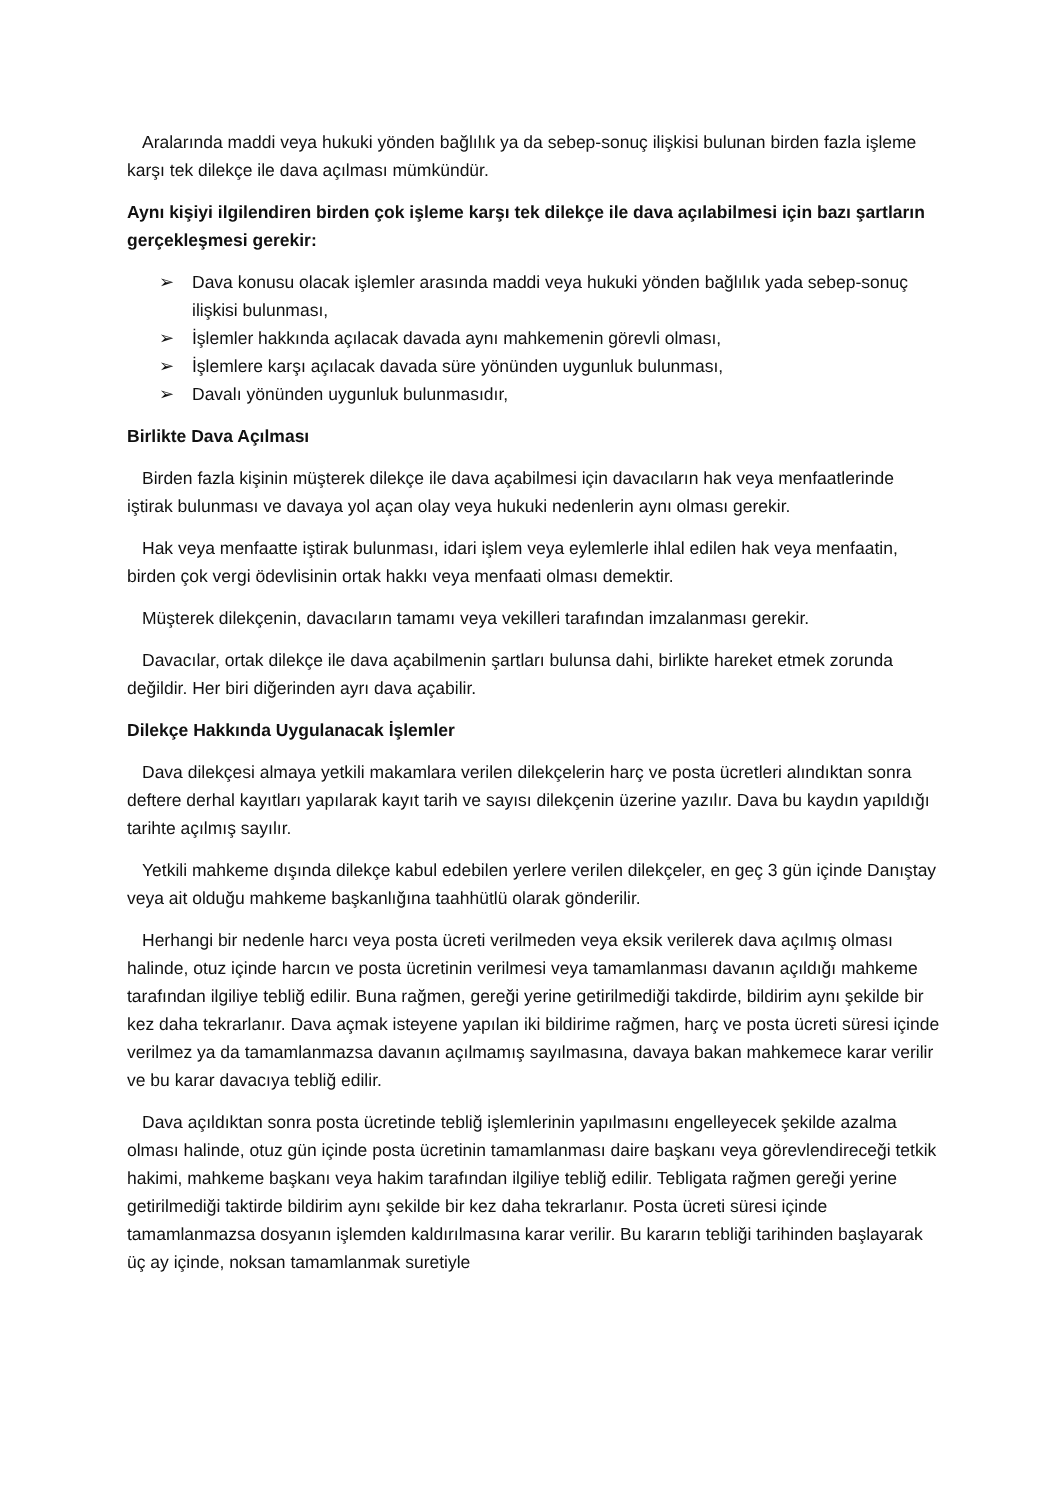Aralarında maddi veya hukuki yönden bağlılık ya da sebep-sonuç ilişkisi bulunan birden fazla işleme karşı tek dilekçe ile dava açılması mümkündür.
Aynı kişiyi ilgilendiren birden çok işleme karşı tek dilekçe ile dava açılabilmesi için bazı şartların gerçekleşmesi gerekir:
➢ Dava konusu olacak işlemler arasında maddi veya hukuki yönden bağlılık yada sebep-sonuç ilişkisi bulunması,
➢ İşlemler hakkında açılacak davada aynı mahkemenin görevli olması,
➢ İşlemlere karşı açılacak davada süre yönünden uygunluk bulunması,
➢ Davalı yönünden uygunluk bulunmasıdır,
Birlikte Dava Açılması
Birden fazla kişinin müşterek dilekçe ile dava açabilmesi için davacıların hak veya menfaatlerinde iştirak bulunması ve davaya yol açan olay veya hukuki nedenlerin aynı olması gerekir.
Hak veya menfaatte iştirak bulunması, idari işlem veya eylemlerle ihlal edilen hak veya menfaatin, birden çok vergi ödevlisinin ortak hakkı veya menfaati olması demektir.
Müşterek dilekçenin, davacıların tamamı veya vekilleri tarafından imzalanması gerekir.
Davacılar, ortak dilekçe ile dava açabilmenin şartları bulunsa dahi, birlikte hareket etmek zorunda değildir. Her biri diğerinden ayrı dava açabilir.
Dilekçe Hakkında Uygulanacak İşlemler
Dava dilekçesi almaya yetkili makamlara verilen dilekçelerin harç ve posta ücretleri alındıktan sonra deftere derhal kayıtları yapılarak kayıt tarih ve sayısı dilekçenin üzerine yazılır. Dava bu kaydın yapıldığı tarihte açılmış sayılır.
Yetkili mahkeme dışında dilekçe kabul edebilen yerlere verilen dilekçeler, en geç 3 gün içinde Danıştay veya ait olduğu mahkeme başkanlığına taahhütlü olarak gönderilir.
Herhangi bir nedenle harcı veya posta ücreti verilmeden veya eksik verilerek dava açılmış olması halinde, otuz içinde harcın ve posta ücretinin verilmesi veya tamamlanması davanın açıldığı mahkeme tarafından ilgiliye tebliğ edilir. Buna rağmen, gereği yerine getirilmediği takdirde, bildirim aynı şekilde bir kez daha tekrarlanır. Dava açmak isteyene yapılan iki bildirime rağmen, harç ve posta ücreti süresi içinde verilmez ya da tamamlanmazsa davanın açılmamış sayılmasına, davaya bakan mahkemece karar verilir ve bu karar davacıya tebliğ edilir.
Dava açıldıktan sonra posta ücretinde tebliğ işlemlerinin yapılmasını engelleyecek şekilde azalma olması halinde, otuz gün içinde posta ücretinin tamamlanması daire başkanı veya görevlendireceği tetkik hakimi, mahkeme başkanı veya hakim tarafından ilgiliye tebliğ edilir. Tebligata rağmen gereği yerine getirilmediği taktirde bildirim aynı şekilde bir kez daha tekrarlanır. Posta ücreti süresi içinde tamamlanmazsa dosyanın işlemden kaldırılmasına karar verilir. Bu kararın tebliği tarihinden başlayarak üç ay içinde, noksan tamamlanmak suretiyle